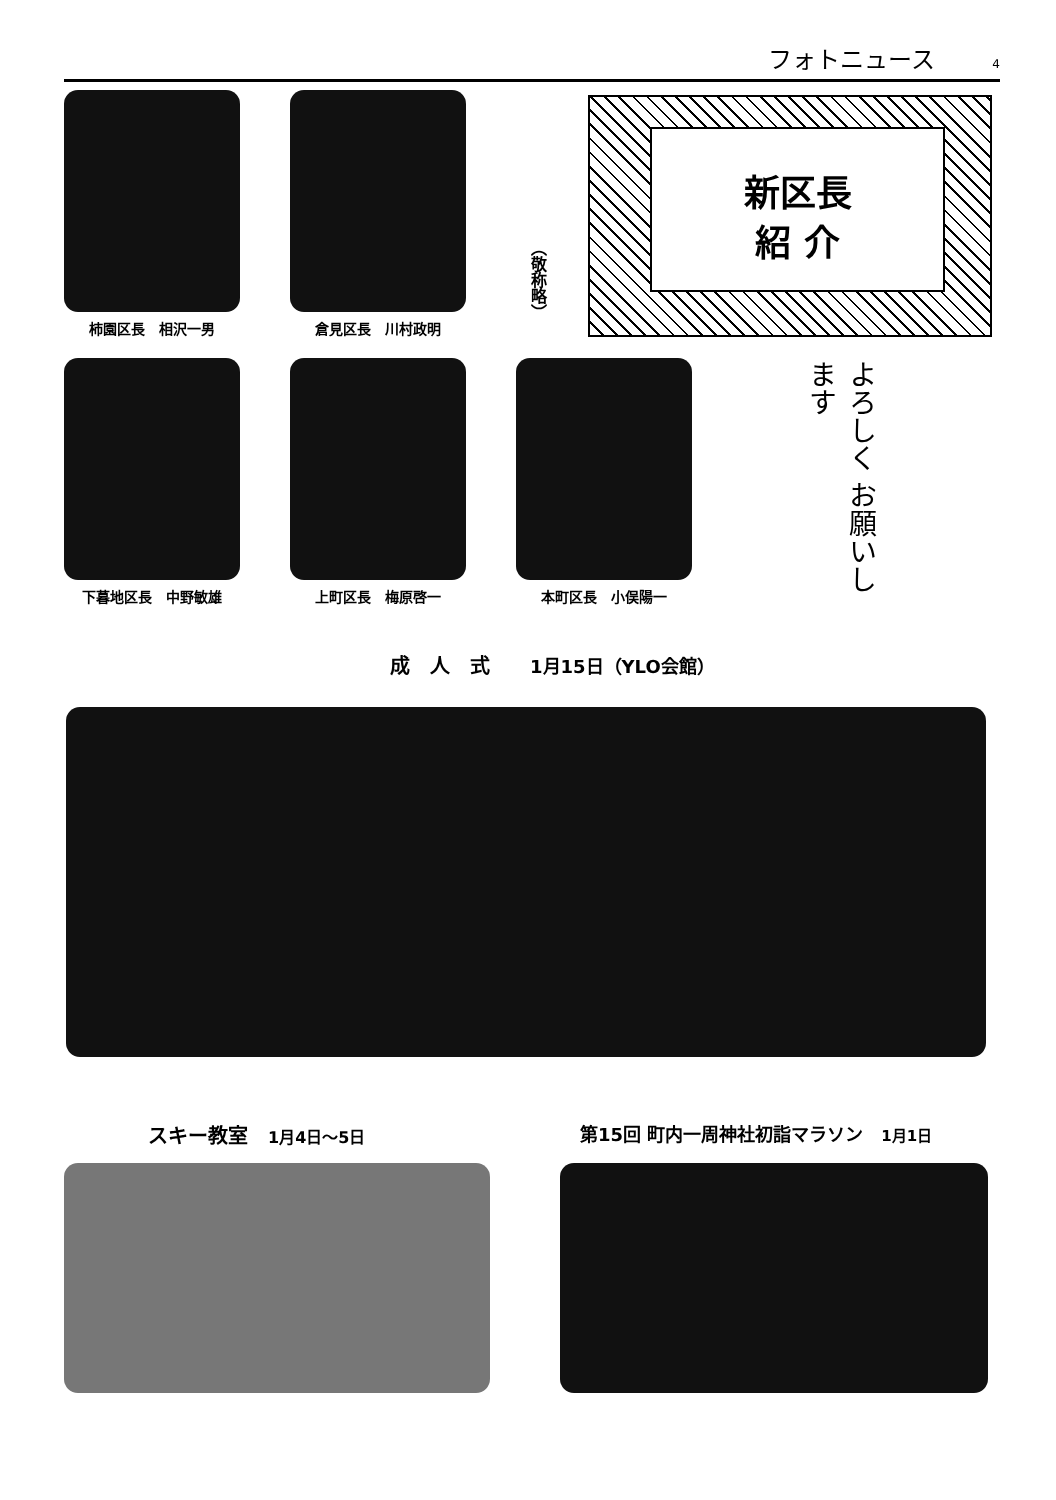フォトニュース 4
柿園区長　相沢一男 倉見区長　川村政明
（敬称略）
新区長
紹 介
下暮地区長　中野敏雄 上町区長　梅原啓一 本町区長　小俣陽一
よろしく お願いします
成　人　式　　1月15日（YLO会館）
スキー教室　1月4日～5日 第15回 町内一周神社初詣マラソン　1月1日